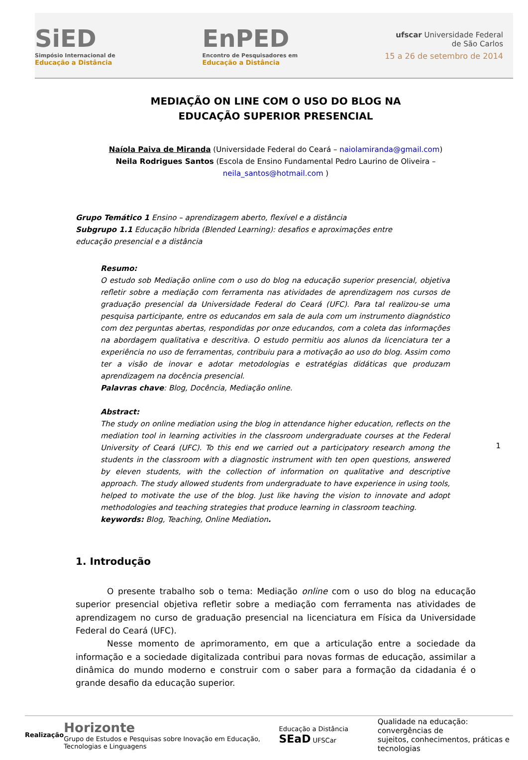SiED
Simpósio Internacional de
Educação a Distância
EnPED
Encontro de Pesquisadores em
Educação a Distância
ufscar Universidade Federal
de São Carlos
15 a 26 de setembro de 2014
MEDIAÇÃO ON LINE COM O USO DO BLOG NA
EDUCAÇÃO SUPERIOR PRESENCIAL
Naíola Paiva de Miranda (Universidade Federal do Ceará – naiolamiranda@gmail.com)
Neila Rodrigues Santos (Escola de Ensino Fundamental Pedro Laurino de Oliveira –
neila_santos@hotmail.com )
Grupo Temático 1 Ensino – aprendizagem aberto, flexível e a distância
Subgrupo 1.1 Educação híbrida (Blended Learning): desafios e aproximações entre
educação presencial e a distância
Resumo:
O estudo sob Mediação online com o uso do blog na educação superior presencial, objetiva refletir sobre a mediação com ferramenta nas atividades de aprendizagem nos cursos de graduação presencial da Universidade Federal do Ceará (UFC). Para tal realizou-se uma pesquisa participante, entre os educandos em sala de aula com um instrumento diagnóstico com dez perguntas abertas, respondidas por onze educandos, com a coleta das informações na abordagem qualitativa e descritiva. O estudo permitiu aos alunos da licenciatura ter a experiência no uso de ferramentas, contribuiu para a motivação ao uso do blog. Assim como ter a visão de inovar e adotar metodologias e estratégias didáticas que produzam aprendizagem na docência presencial.
Palavras chave: Blog, Docência, Mediação online.
Abstract:
The study on online mediation using the blog in attendance higher education, reflects on the mediation tool in learning activities in the classroom undergraduate courses at the Federal University of Ceará (UFC). To this end we carried out a participatory research among the students in the classroom with a diagnostic instrument with ten open questions, answered by eleven students, with the collection of information on qualitative and descriptive approach. The study allowed students from undergraduate to have experience in using tools, helped to motivate the use of the blog. Just like having the vision to innovate and adopt methodologies and teaching strategies that produce learning in classroom teaching.
keywords: Blog, Teaching, Online Mediation.
1. Introdução
O presente trabalho sob o tema: Mediação online com o uso do blog na educação superior presencial objetiva refletir sobre a mediação com ferramenta nas atividades de aprendizagem no curso de graduação presencial na licenciatura em Física da Universidade Federal do Ceará (UFC).
Nesse momento de aprimoramento, em que a articulação entre a sociedade da informação e a sociedade digitalizada contribui para novas formas de educação, assimilar a dinâmica do mundo moderno e construir com o saber para a formação da cidadania é o grande desafio da educação superior.
1
Realização Horizonte
Grupo de Estudos e Pesquisas sobre Inovação em Educação, Tecnologias e Linguagens Educação a Distância SEaD UFSCar Qualidade na educação: convergências de
sujeitos, conhecimentos, práticas e tecnologias